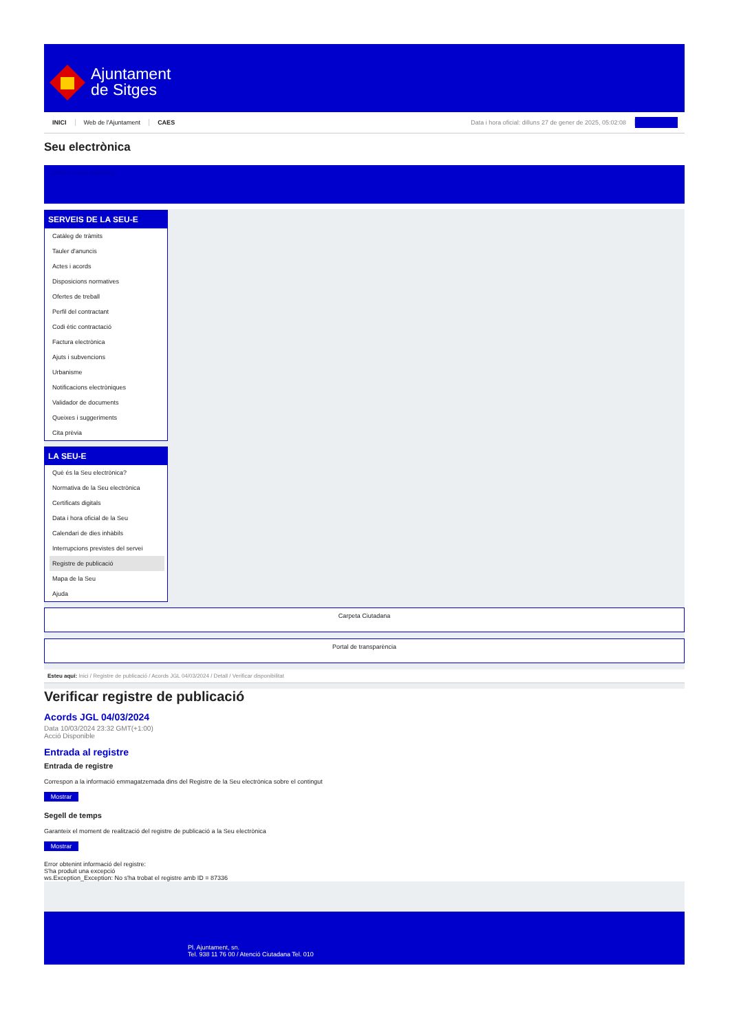Ajuntament
de Sitges
INICI Web de l'Ajuntament CAES Data i hora oficial: dilluns 27 de gener de 2025, 05:02:08
Seu electrònica
Obtenir còpia autèntica
SERVEIS DE LA SEU-E
Catàleg de tràmits
Tauler d'anuncis
Actes i acords
Disposicions normatives
Ofertes de treball
Perfil del contractant
Codi ètic contractació
Factura electrònica
Ajuts i subvencions
Urbanisme
Notificacions electròniques
Validador de documents
Queixes i suggeriments
Cita prèvia
LA SEU-E
Què és la Seu electrònica?
Normativa de la Seu electrònica
Certificats digitals
Data i hora oficial de la Seu
Calendari de dies inhàbils
Interrupcions previstes del servei
Registre de publicació
Mapa de la Seu
Ajuda
Carpeta Ciutadana
Portal de transparència
Esteu aquí: Inici / Registre de publicació / Acords JGL 04/03/2024 / Detall / Verificar disponibilitat
Verificar registre de publicació
Acords JGL 04/03/2024
Data 10/03/2024 23:32 GMT(+1:00)
Acció Disponible
Entrada al registre
Entrada de registre
Correspon a la informació emmagatzemada dins del Registre de la Seu electrònica sobre el contingut
Mostrar
Segell de temps
Garanteix el moment de realització del registre de publicació a la Seu electrònica
Mostrar
Error obtenint informació del registre:
S'ha produit una excepció
ws.Exception_Exception: No s'ha trobat el registre amb ID = 87336
Pl. Ajuntament, sn.
Tel. 938 11 76 00 / Atenció Ciutadana Tel. 010